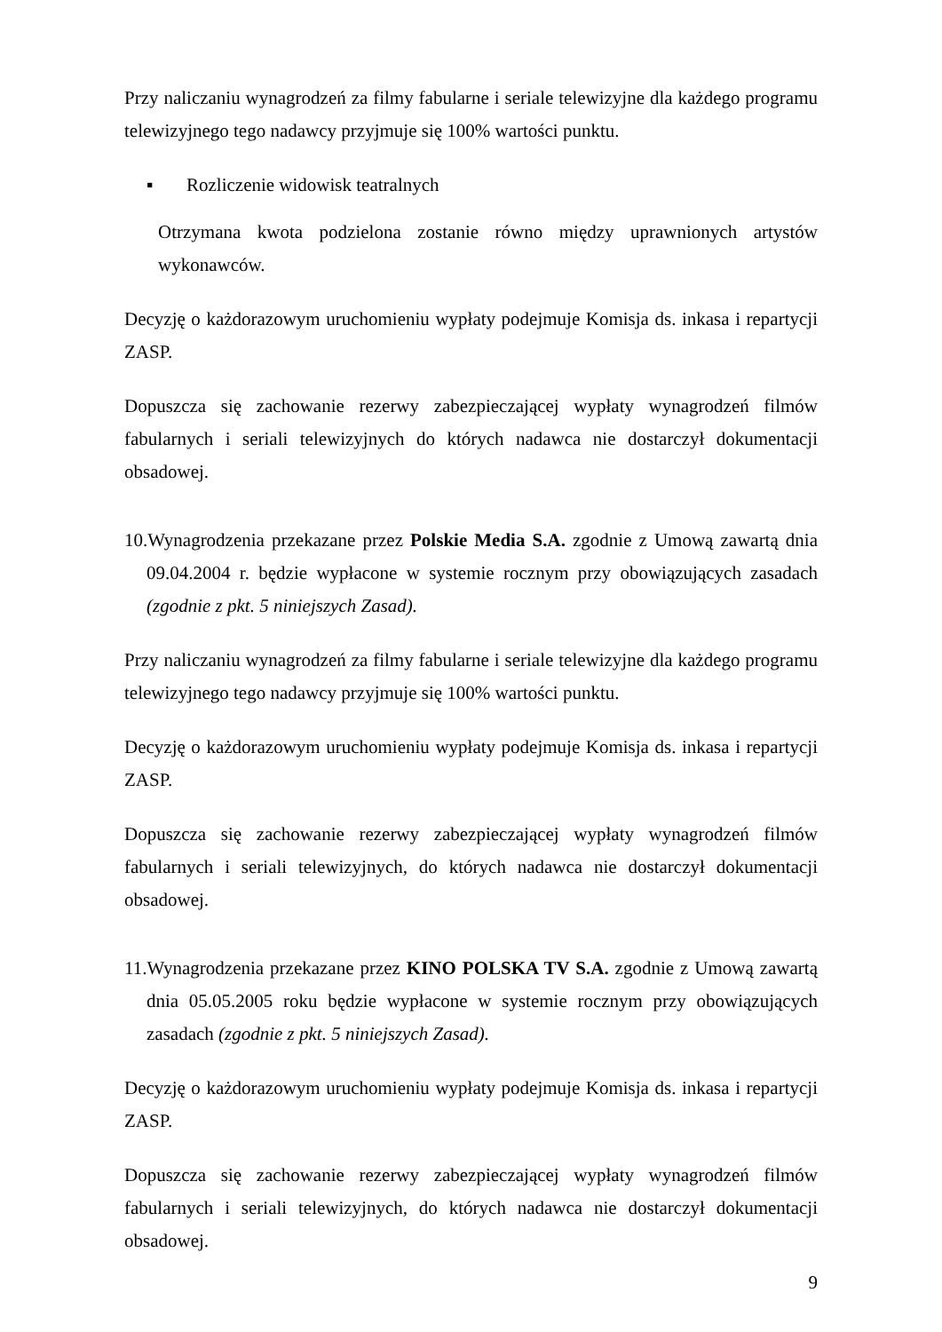Przy naliczaniu wynagrodzeń za filmy fabularne i seriale telewizyjne dla każdego programu telewizyjnego tego nadawcy przyjmuje się 100% wartości punktu.
▪ Rozliczenie widowisk teatralnych
Otrzymana kwota podzielona zostanie równo między uprawnionych artystów wykonawców.
Decyzję o każdorazowym uruchomieniu wypłaty podejmuje Komisja ds. inkasa i repartycji ZASP.
Dopuszcza się zachowanie rezerwy zabezpieczającej wypłaty wynagrodzeń filmów fabularnych i seriali telewizyjnych do których nadawca nie dostarczył dokumentacji obsadowej.
10.Wynagrodzenia przekazane przez Polskie Media S.A. zgodnie z Umową zawartą dnia 09.04.2004 r. będzie wypłacone w systemie rocznym przy obowiązujących zasadach (zgodnie z pkt. 5 niniejszych Zasad).
Przy naliczaniu wynagrodzeń za filmy fabularne i seriale telewizyjne dla każdego programu telewizyjnego tego nadawcy przyjmuje się 100% wartości punktu.
Decyzję o każdorazowym uruchomieniu wypłaty podejmuje Komisja ds. inkasa i repartycji ZASP.
Dopuszcza się zachowanie rezerwy zabezpieczającej wypłaty wynagrodzeń filmów fabularnych i seriali telewizyjnych, do których nadawca nie dostarczył dokumentacji obsadowej.
11.Wynagrodzenia przekazane przez KINO POLSKA TV S.A. zgodnie z Umową zawartą dnia 05.05.2005 roku będzie wypłacone w systemie rocznym przy obowiązujących zasadach (zgodnie z pkt. 5 niniejszych Zasad).
Decyzję o każdorazowym uruchomieniu wypłaty podejmuje Komisja ds. inkasa i repartycji ZASP.
Dopuszcza się zachowanie rezerwy zabezpieczającej wypłaty wynagrodzeń filmów fabularnych i seriali telewizyjnych, do których nadawca nie dostarczył dokumentacji obsadowej.
9